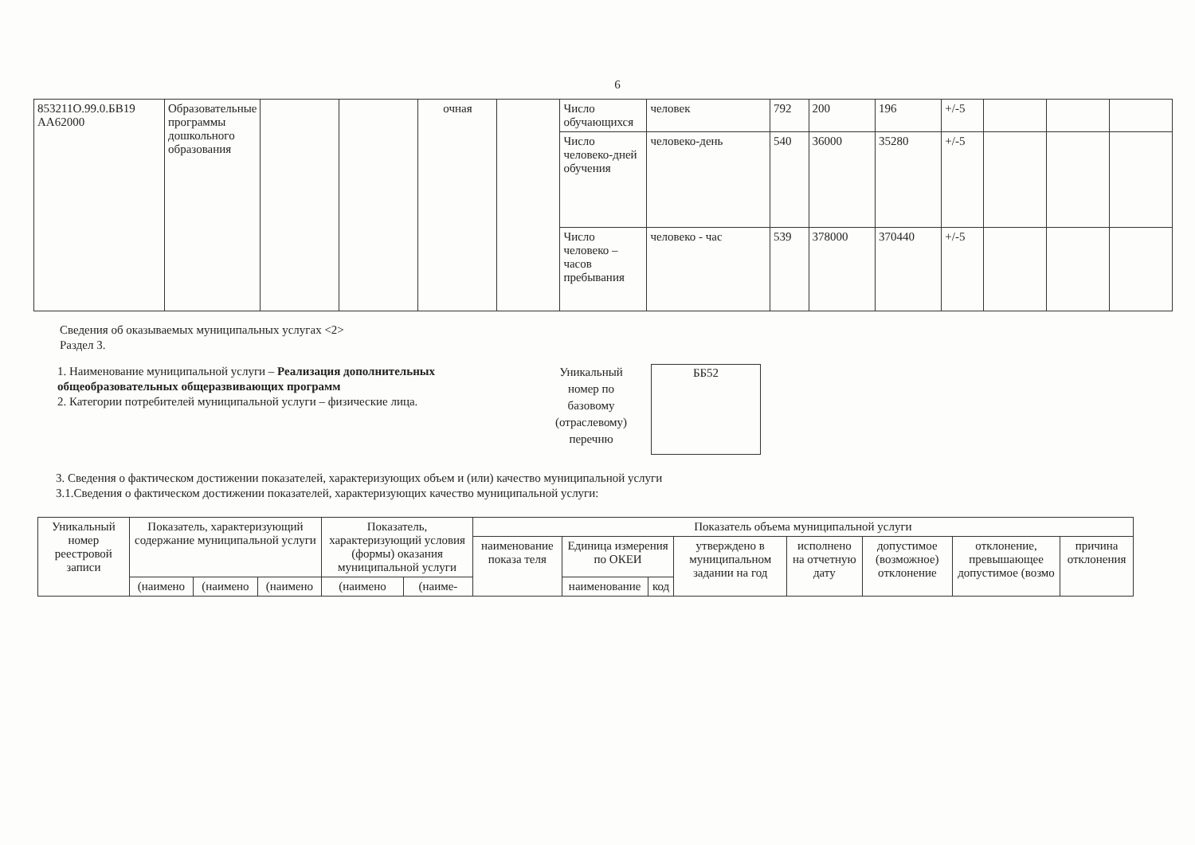6
| 853211О.99.0.БВ19 АА62000 | Образовательные программы дошкольного образования | | | очная | | Число обучающихся | человек | 792 | 200 | 196 | +/-5 | | | |
| | | | | | | Число человеко-дней обучения | человеко-день | 540 | 36000 | 35280 | +/-5 | | | |
| | | | | | | Число человеко –часов пребывания | человеко - час | 539 | 378000 | 370440 | +/-5 | | | |
Сведения об оказываемых муниципальных услугах <2>
Раздел 3.
1. Наименование муниципальной услуги – Реализация дополнительных общеобразовательных общеразвивающих программ
2. Категории потребителей муниципальной услуги – физические лица.
Уникальный номер по базовому (отраслевому) перечню
ББ52
3. Сведения о фактическом достижении показателей, характеризующих объем и (или) качество муниципальной услуги
3.1.Сведения о фактическом достижении показателей, характеризующих качество муниципальной услуги:
| Уникальный номер реестровой записи | Показатель, характеризующий содержание муниципальной услуги | | | Показатель, характеризующий условия (формы) оказания муниципальной услуги | | Показатель объема муниципальной услуги | | | | | | | |
| --- | --- | --- | --- | --- | --- | --- | --- | --- | --- | --- | --- | --- | --- |
| | | | | | | наименование показа теля | Единица измерения по ОКЕИ | | утверждено в муниципальном задании на год | исполнено на отчетную дату | допустимое (возможное) отклонение | отклонение, превышающее допустимое (возмо | причина отклонения |
| | (наимено | (наимено | (наимено | (наимено | (наиме- | | наименование | код | | | | | |